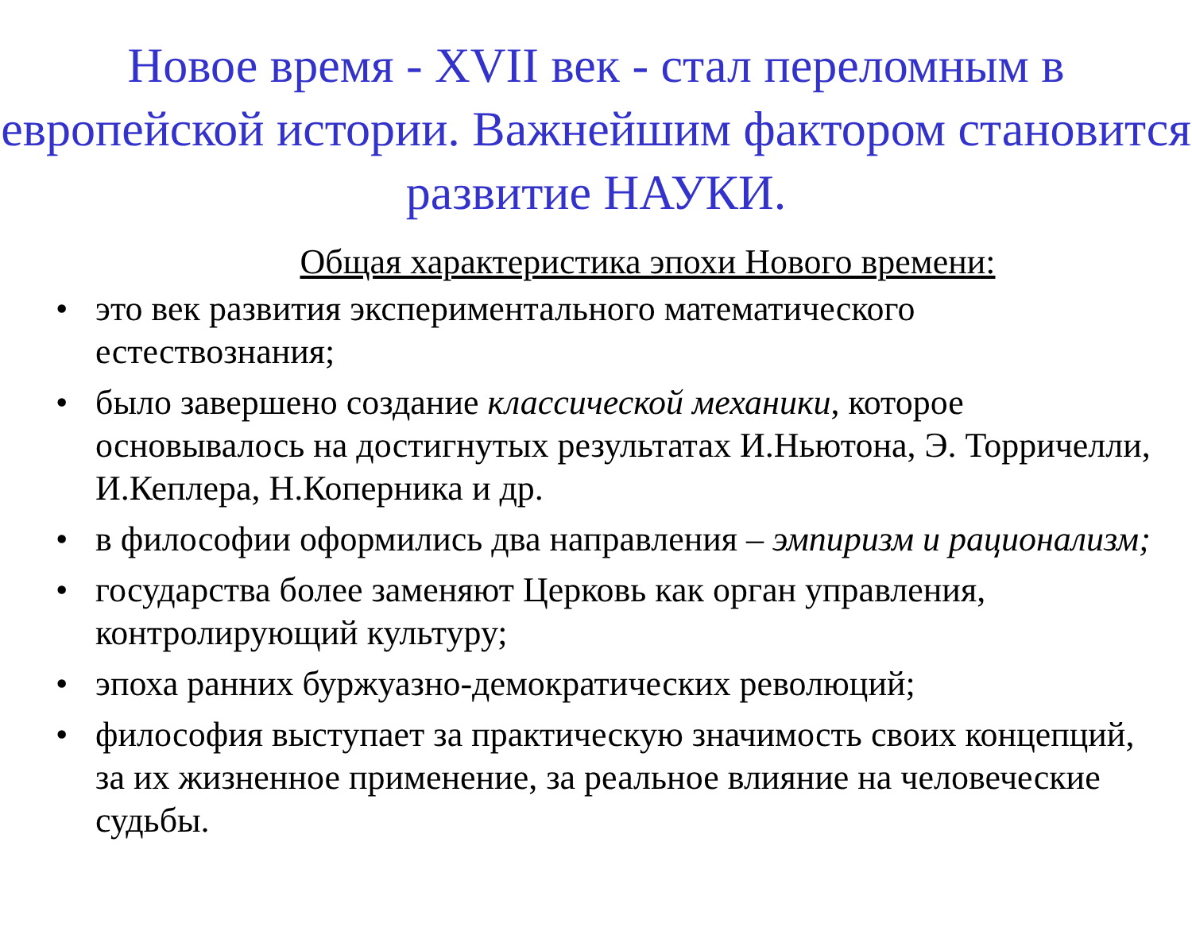Новое время - XVII век - стал переломным в европейской истории. Важнейшим фактором становится развитие НАУКИ.
Общая характеристика эпохи Нового времени:
• это век развития экспериментального математического естествознания;
• было завершено создание классической механики, которое основывалось на достигнутых результатах И.Ньютона, Э. Торричелли, И.Кеплера, Н.Коперника и др.
• в философии оформились два направления – эмпиризм и рационализм;
• государства более заменяют Церковь как орган управления, контролирующий культуру;
• эпоха ранних буржуазно-демократических революций;
• философия выступает за практическую значимость своих концепций, за их жизненное применение, за реальное влияние на человеческие судьбы.